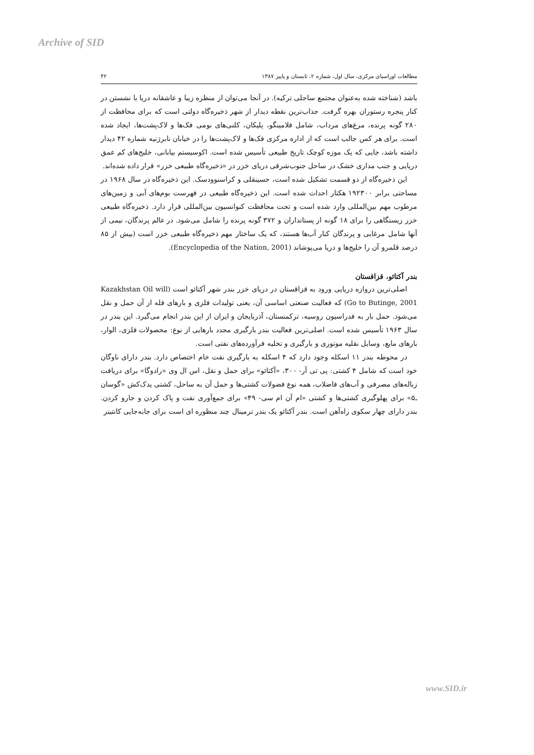Archive of SID
مطالعات اوراسیای مرکزی، سال اول، شماره ۲، تابستان و پاییز ۱۳۸۷ ۴۲
باشد (شناخته شده به‌عنوان مجتمع ساحلی ترکیه). در آنجا می‌توان از منظره زیبا و عاشقانه دریا با نشستن در کنار پنجره رستوران بهره گرفت. جذاب‌ترین نقطه دیدار از شهر ذخیره‌گاه دولتی است که برای محافظت از ۲۸۰ گونه پرنده، مرغ‌های مرداب، شامل فلامینگو، پلیکان، کلنی‌های بومی فک‌ها و لاک‌پشت‌ها، ایجاد شده است. برای هر کس جالب است که از اداره مرکزی فک‌ها و لاک‌پشت‌ها را در خیابان نابرژنیه شماره ۴۲ دیدار داشته باشد، جایی که یک موزه کوچک تاریخ طبیعی تأسیس شده است. اکوسیستم بیابانی، خلیج‌های کم عمق دریایی و جنب مداری خشک در ساحل جنوب‌شرقی دریای خزر در «ذخیره‌گاه طبیعی خزر» قرار داده شده‌اند.
این ذخیره‌گاه از دو قسمت تشکیل شده است، حسینقلی و کراسنوودسک. این ذخیره‌گاه در سال ۱۹۶۸ در مساحتی برابر ۱۹۲۳۰۰ هکتار احداث شده است. این ذخیره‌گاه طبیعی در فهرست بوم‌های آبی و زمین‌های مرطوب مهم بین‌المللی وارد شده است و تحت محافظت کنوانسیون بین‌المللی قرار دارد. ذخیره‌گاه طبیعی خزر زیستگاهی را برای ۱۸ گونه از پستانداران و ۳۷۲ گونه پرنده را شامل می‌شود. در عالم پرندگان، نیمی از آنها شامل مرغابی و پرندگان کنار آب‌ها هستند، که یک ساختار مهم ذخیره‌گاه طبیعی خزر است (بیش از ۸۵ درصد قلمرو آن را خلیج‌ها و دریا می‌پوشاند (Encyclopedia of the Nation, 2001).
بندر آکتائو، قزاقستان
اصلی‌ترین دروازه دریایی ورود به قزاقستان در دریای خزر بندر شهر آکتائو است (Kazakhstan Oil will Go to Butinge, 2001) که فعالیت صنعتی اساسی آن، یعنی تولیدات فلزی و بارهای فله از آن حمل و نقل می‌شود. حمل بار به فدراسیون روسیه، ترکمنستان، آذربایجان و ایران از این بندر انجام می‌گیرد. این بندر در سال ۱۹۶۳ تأسیس شده است. اصلی‌ترین فعالیت بندر بارگیری مجدد بارهایی از نوع: محصولات فلزی، الوار، بارهای مایع، وسایل نقلیه موتوری و بارگیری و تخلیه فرآورده‌های نفتی است.
در محوطه بندر ۱۱ اسکله وجود دارد که ۴ اسکله به بارگیری نفت خام اختصاص دارد. بندر دارای ناوگان خود است که شامل ۴ کشتی: پی تی آر- ۳۰۰، «آکتائو» برای حمل و نقل، اس ال وی «رادوگا» برای دریافت زباله‌های مصرفی و آب‌های فاضلاب، همه نوع فضولات کشتی‌ها و حمل آن به ساحل، کشتی یدک‌کش «گوسان ـ۵» برای پهلوگیری کشتی‌ها و کشتی «ام آن ام سی- ۴۹» برای جمع‌آوری نفت و پاک کردن و جارو کردن. بندر دارای چهار سکوی راه‌آهن است. بندر آکتائو یک بندر ترمینال چند منظوره ای است برای جابه‌جایی کانتینر
www.SID.ir